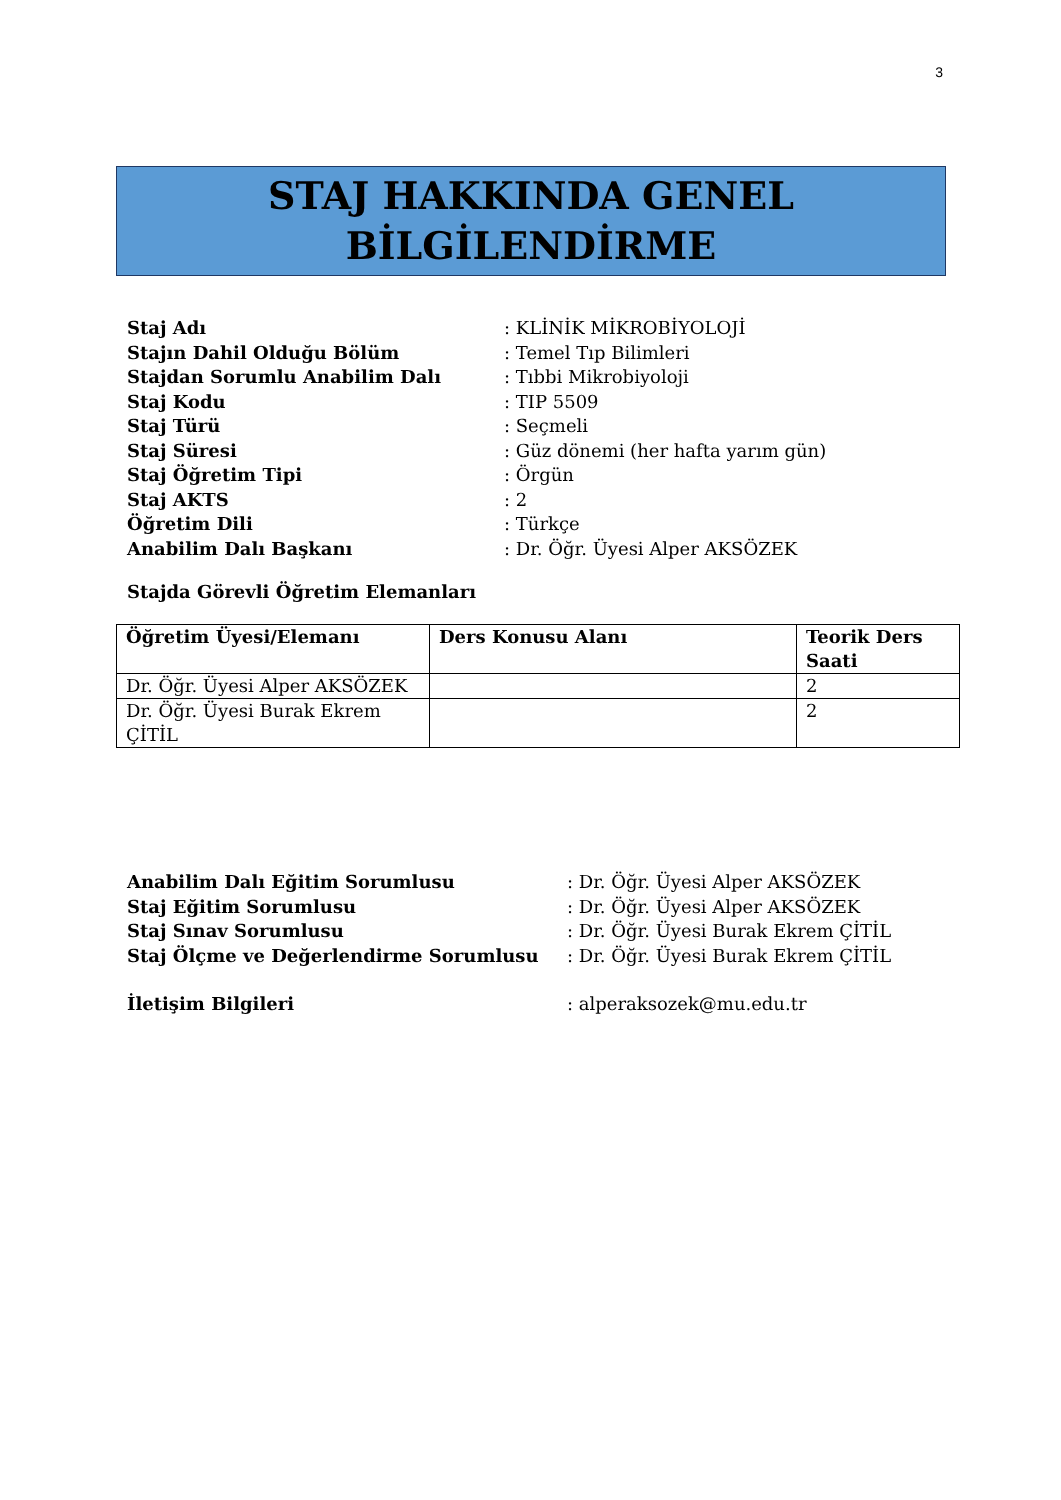3
STAJ HAKKINDA GENEL
BİLGİLENDİRME
Staj Adı: KLİNİK MİKROBİYOLOJİ
Stajın Dahil Olduğu Bölüm: Temel Tıp Bilimleri
Stajdan Sorumlu Anabilim Dalı: Tıbbi Mikrobiyoloji
Staj Kodu: TIP 5509
Staj Türü: Seçmeli
Staj Süresi: Güz dönemi (her hafta yarım gün)
Staj Öğretim Tipi: Örgün
Staj AKTS: 2
Öğretim Dili: Türkçe
Anabilim Dalı Başkanı: Dr. Öğr. Üyesi Alper AKSÖZEK
Stajda Görevli Öğretim Elemanları
| Öğretim Üyesi/Elemanı | Ders Konusu Alanı | Teorik Ders Saati |
| --- | --- | --- |
| Dr. Öğr. Üyesi Alper AKSÖZEK | | 2 |
| Dr. Öğr. Üyesi Burak Ekrem ÇİTİL | | 2 |
Anabilim Dalı Eğitim Sorumlusu: Dr. Öğr. Üyesi Alper AKSÖZEK
Staj Eğitim Sorumlusu: Dr. Öğr. Üyesi Alper AKSÖZEK
Staj Sınav Sorumlusu: Dr. Öğr. Üyesi Burak Ekrem ÇİTİL
Staj Ölçme ve Değerlendirme Sorumlusu: Dr. Öğr. Üyesi Burak Ekrem ÇİTİL
İletişim Bilgileri: alperaksozek@mu.edu.tr